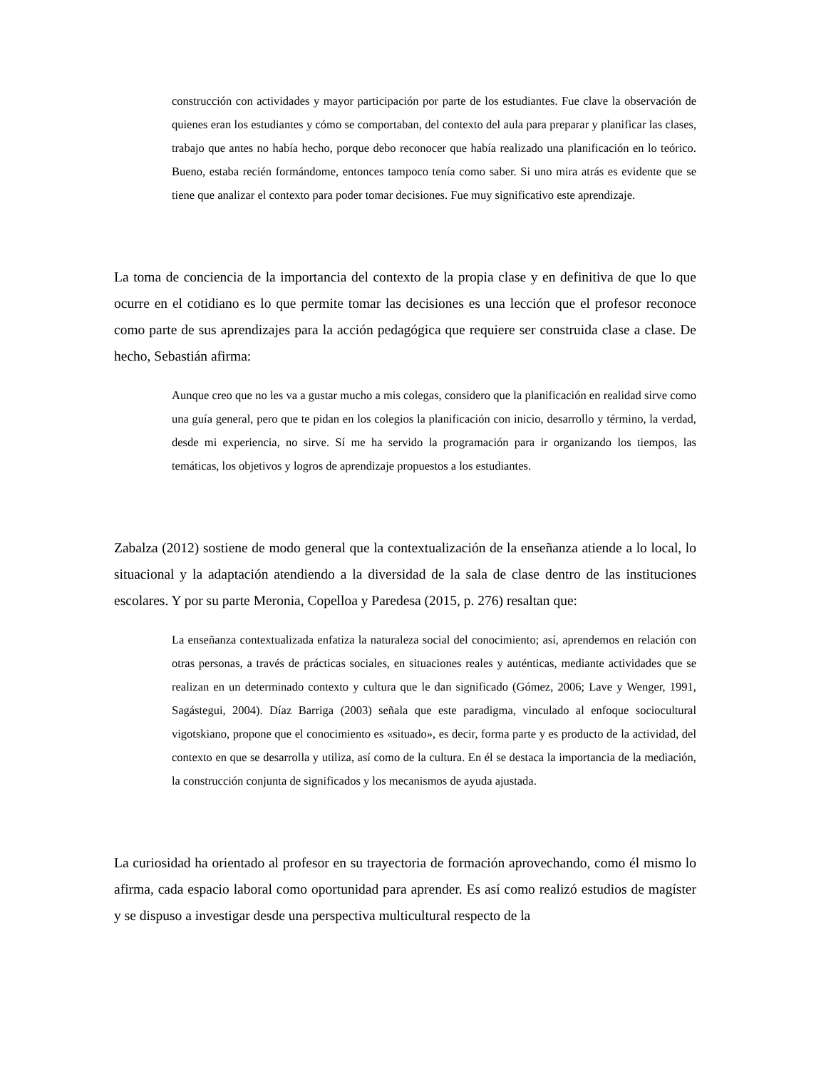construcción con actividades y mayor participación por parte de los estudiantes. Fue clave la observación de quienes eran los estudiantes y cómo se comportaban, del contexto del aula para preparar y planificar las clases, trabajo que antes no había hecho, porque debo reconocer que había realizado una planificación en lo teórico. Bueno, estaba recién formándome, entonces tampoco tenía como saber. Si uno mira atrás es evidente que se tiene que analizar el contexto para poder tomar decisiones. Fue muy significativo este aprendizaje.
La toma de conciencia de la importancia del contexto de la propia clase y en definitiva de que lo que ocurre en el cotidiano es lo que permite tomar las decisiones es una lección que el profesor reconoce como parte de sus aprendizajes para la acción pedagógica que requiere ser construida clase a clase. De hecho, Sebastián afirma:
Aunque creo que no les va a gustar mucho a mis colegas, considero que la planificación en realidad sirve como una guía general, pero que te pidan en los colegios la planificación con inicio, desarrollo y término, la verdad, desde mi experiencia, no sirve. Sí me ha servido la programación para ir organizando los tiempos, las temáticas, los objetivos y logros de aprendizaje propuestos a los estudiantes.
Zabalza (2012) sostiene de modo general que la contextualización de la enseñanza atiende a lo local, lo situacional y la adaptación atendiendo a la diversidad de la sala de clase dentro de las instituciones escolares. Y por su parte Meronia, Copelloa y Paredesa (2015, p. 276) resaltan que:
La enseñanza contextualizada enfatiza la naturaleza social del conocimiento; así, aprendemos en relación con otras personas, a través de prácticas sociales, en situaciones reales y auténticas, mediante actividades que se realizan en un determinado contexto y cultura que le dan significado (Gómez, 2006; Lave y Wenger, 1991, Sagástegui, 2004). Díaz Barriga (2003) señala que este paradigma, vinculado al enfoque sociocultural vigotskiano, propone que el conocimiento es «situado», es decir, forma parte y es producto de la actividad, del contexto en que se desarrolla y utiliza, así como de la cultura. En él se destaca la importancia de la mediación, la construcción conjunta de significados y los mecanismos de ayuda ajustada.
La curiosidad ha orientado al profesor en su trayectoria de formación aprovechando, como él mismo lo afirma, cada espacio laboral como oportunidad para aprender. Es así como realizó estudios de magíster y se dispuso a investigar desde una perspectiva multicultural respecto de la